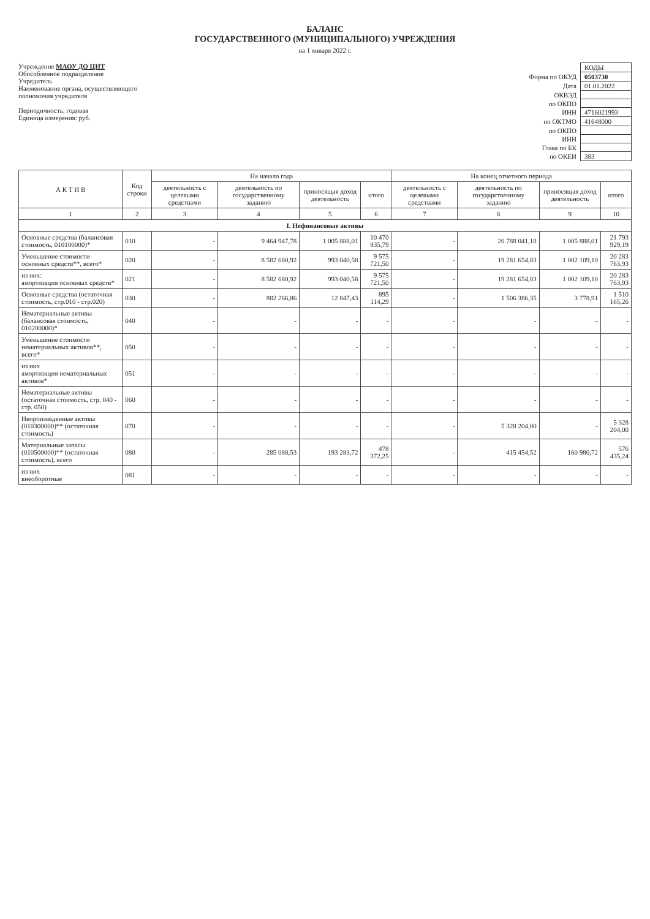БАЛАНС
ГОСУДАРСТВЕННОГО (МУНИЦИПАЛЬНОГО) УЧРЕЖДЕНИЯ
на 1 января 2022 г.
Учреждение МАОУ ДО ЦИТ
Обособленное подразделение
Учредитель
Наименование органа, осуществляющего
полномочия учредителя
Периодичность: годовая
Единица измерения: руб.
| | КОДЫ |
| Форма по ОКУД | 0503730 |
| Дата | 01.01.2022 |
| ОКВЭД | |
| по ОКПО | |
| ИНН | 4716021993 |
| по ОКТМО | 41648000 |
| по ОКПО | |
| ИНН | |
| Глава по БК | |
| по ОКЕИ | 383 |
| А К Т И В | Код строки | На начало года | | | | На конец отчетного периода | | | |
| --- | --- | --- | --- | --- | --- | --- | --- | --- | --- |
| | | деятельность с целевыми средствами | деятельность по государственному заданию | приносящая доход деятельность | итого | деятельность с целевыми средствами | деятельность по государственному заданию | приносящая доход деятельность | итого |
| 1 | 2 | 3 | 4 | 5 | 6 | 7 | 8 | 9 | 10 |
| I. Нефинансовые активы | | | | | | | | | |
| Основные средства (балансовая стоимость, 010100000)* | 010 | - | 9 464 947,78 | 1 005 888,01 | 10 470 835,79 | - | 20 788 041,18 | 1 005 888,01 | 21 793 929,19 |
| Уменьшение стоимости основных средств**, всего* | 020 | - | 8 582 680,92 | 993 040,58 | 9 575 721,50 | - | 19 281 654,83 | 1 002 109,10 | 20 283 763,93 |
| из них: амортизация основных средств* | 021 | - | 8 582 680,92 | 993 040,58 | 9 575 721,50 | - | 19 281 654,83 | 1 002 109,10 | 20 283 763,93 |
| Основные средства (остаточная стоимость, стр.010 - стр.020) | 030 | - | 882 266,86 | 12 847,43 | 895 114,29 | - | 1 506 386,35 | 3 778,91 | 1 510 165,26 |
| Нематериальные активы (балансовая стоимость, 010200000)* | 040 | - | - | - | - | - | - | - | - |
| Уменьшение стоимости нематериальных активов**, всего* | 050 | - | - | - | - | - | - | - | - |
| из них амортизация нематериальных активов* | 051 | - | - | - | - | - | - | - | - |
| Нематериальные активы (остаточная стоимость, стр. 040 - стр. 050) | 060 | - | - | - | - | - | - | - | - |
| Непроизведенные активы (010300000)** (остаточная стоимость) | 070 | - | - | - | - | - | 5 328 204,00 | - | 5 328 204,00 |
| Материальные запасы (010500000)** (остаточная стоимость), всего | 080 | - | 285 088,53 | 193 283,72 | 478 372,25 | - | 415 454,52 | 160 980,72 | 576 435,24 |
| из них внеоборотные | 081 | - | - | - | - | - | - | - | - |